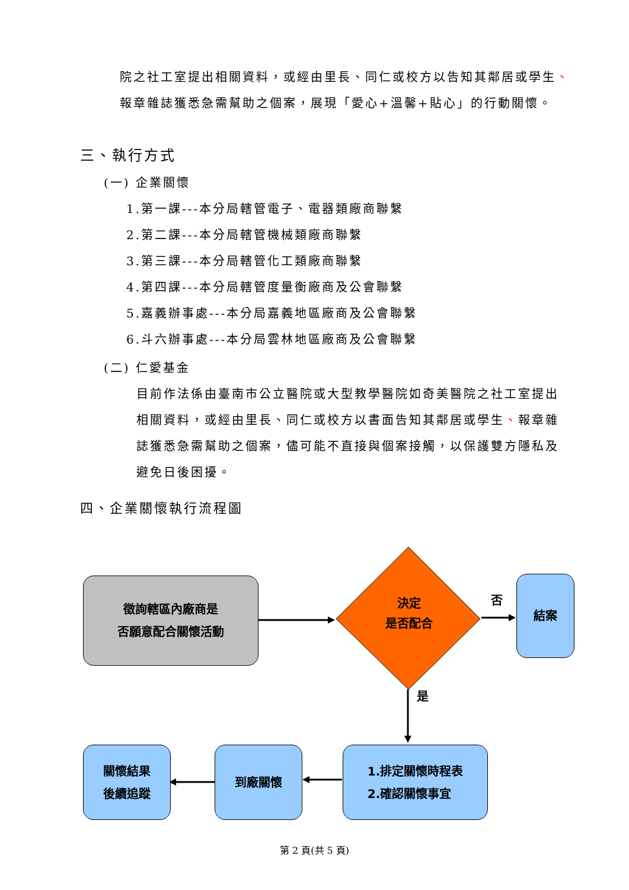院之社工室提出相關資料，或經由里長、同仁或校方以告知其鄰居或學生、報章雜誌獲悉急需幫助之個案，展現「愛心+溫馨+貼心」的行動關懷。
三、執行方式
(一) 企業關懷
1.第一課---本分局轄管電子、電器類廠商聯繫
2.第二課---本分局轄管機械類廠商聯繫
3.第三課---本分局轄管化工類廠商聯繫
4.第四課---本分局轄管度量衡廠商及公會聯繫
5.嘉義辦事處---本分局嘉義地區廠商及公會聯繫
6.斗六辦事處---本分局雲林地區廠商及公會聯繫
(二) 仁愛基金
目前作法係由臺南市公立醫院或大型教學醫院如奇美醫院之社工室提出相關資料，或經由里長、同仁或校方以書面告知其鄰居或學生、報章雜誌獲悉急需幫助之個案，儘可能不直接與個案接觸，以保護雙方隱私及避免日後困擾。
四、企業關懷執行流程圖
徵詢轄區內廠商是
否願意配合關懷活動
決定
是否配合
否
結案
是
1.排定關懷時程表
2.確認關懷事宜
到廠關懷
關懷結果
後續追蹤
第 2 頁(共 5 頁)